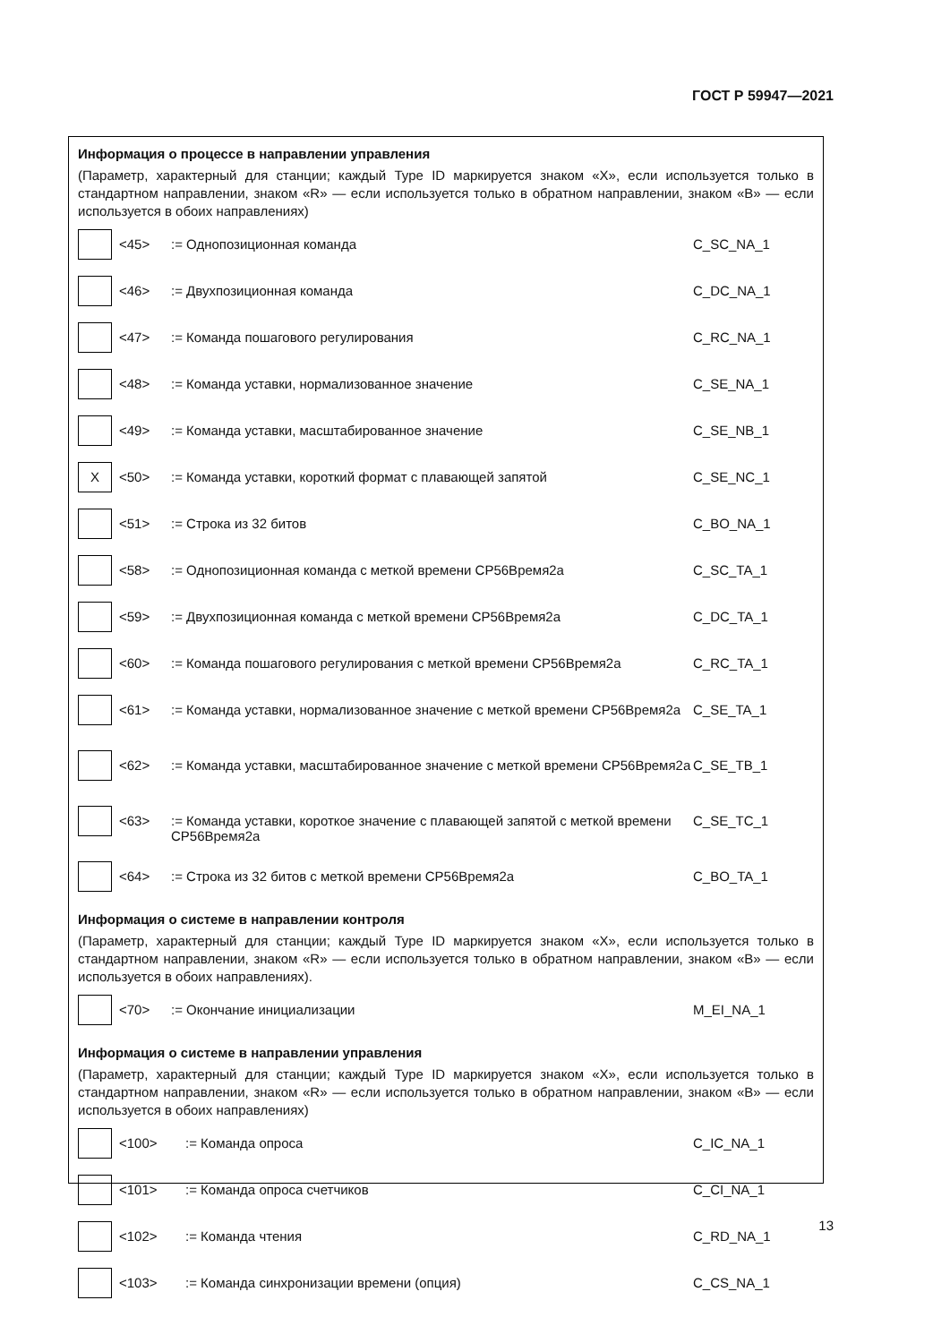ГОСТ Р 59947—2021
Информация о процессе в направлении управления
(Параметр, характерный для станции; каждый Type ID маркируется знаком «X», если используется только в стандартном направлении, знаком «R» — если используется только в обратном направлении, знаком «B» — если используется в обоих направлениях)
| | <45> | := Однопозиционная команда | C_SC_NA_1 |
| | <46> | := Двухпозиционная команда | C_DC_NA_1 |
| | <47> | := Команда пошагового регулирования | C_RC_NA_1 |
| | <48> | := Команда уставки, нормализованное значение | C_SE_NA_1 |
| | <49> | := Команда уставки, масштабированное значение | C_SE_NB_1 |
| X | <50> | := Команда уставки, короткий формат с плавающей запятой | C_SE_NC_1 |
| | <51> | := Строка из 32 битов | C_BO_NA_1 |
| | <58> | := Однопозиционная команда с меткой времени CP56Время2a | C_SC_TA_1 |
| | <59> | := Двухпозиционная команда с меткой времени CP56Время2a | C_DC_TA_1 |
| | <60> | := Команда пошагового регулирования с меткой времени CP56Время2a | C_RC_TA_1 |
| | <61> | := Команда уставки, нормализованное значение с меткой времени CP56Время2a | C_SE_TA_1 |
| | <62> | := Команда уставки, масштабированное значение с меткой времени CP56Время2a | C_SE_TB_1 |
| | <63> | := Команда уставки, короткое значение с плавающей запятой с меткой времени CP56Время2a | C_SE_TC_1 |
| | <64> | := Строка из 32 битов с меткой времени CP56Время2a | C_BO_TA_1 |
Информация о системе в направлении контроля
(Параметр, характерный для станции; каждый Type ID маркируется знаком «X», если используется только в стандартном направлении, знаком «R» — если используется только в обратном направлении, знаком «B» — если используется в обоих направлениях).
| | <70> | := Окончание инициализации | M_EI_NA_1 |
Информация о системе в направлении управления
(Параметр, характерный для станции; каждый Type ID маркируется знаком «X», если используется только в стандартном направлении, знаком «R» — если используется только в обратном направлении, знаком «B» — если используется в обоих направлениях)
| | <100> | := Команда опроса | C_IC_NA_1 |
| | <101> | := Команда опроса счетчиков | C_CI_NA_1 |
| | <102> | := Команда чтения | C_RD_NA_1 |
| | <103> | := Команда синхронизации времени (опция) | C_CS_NA_1 |
13